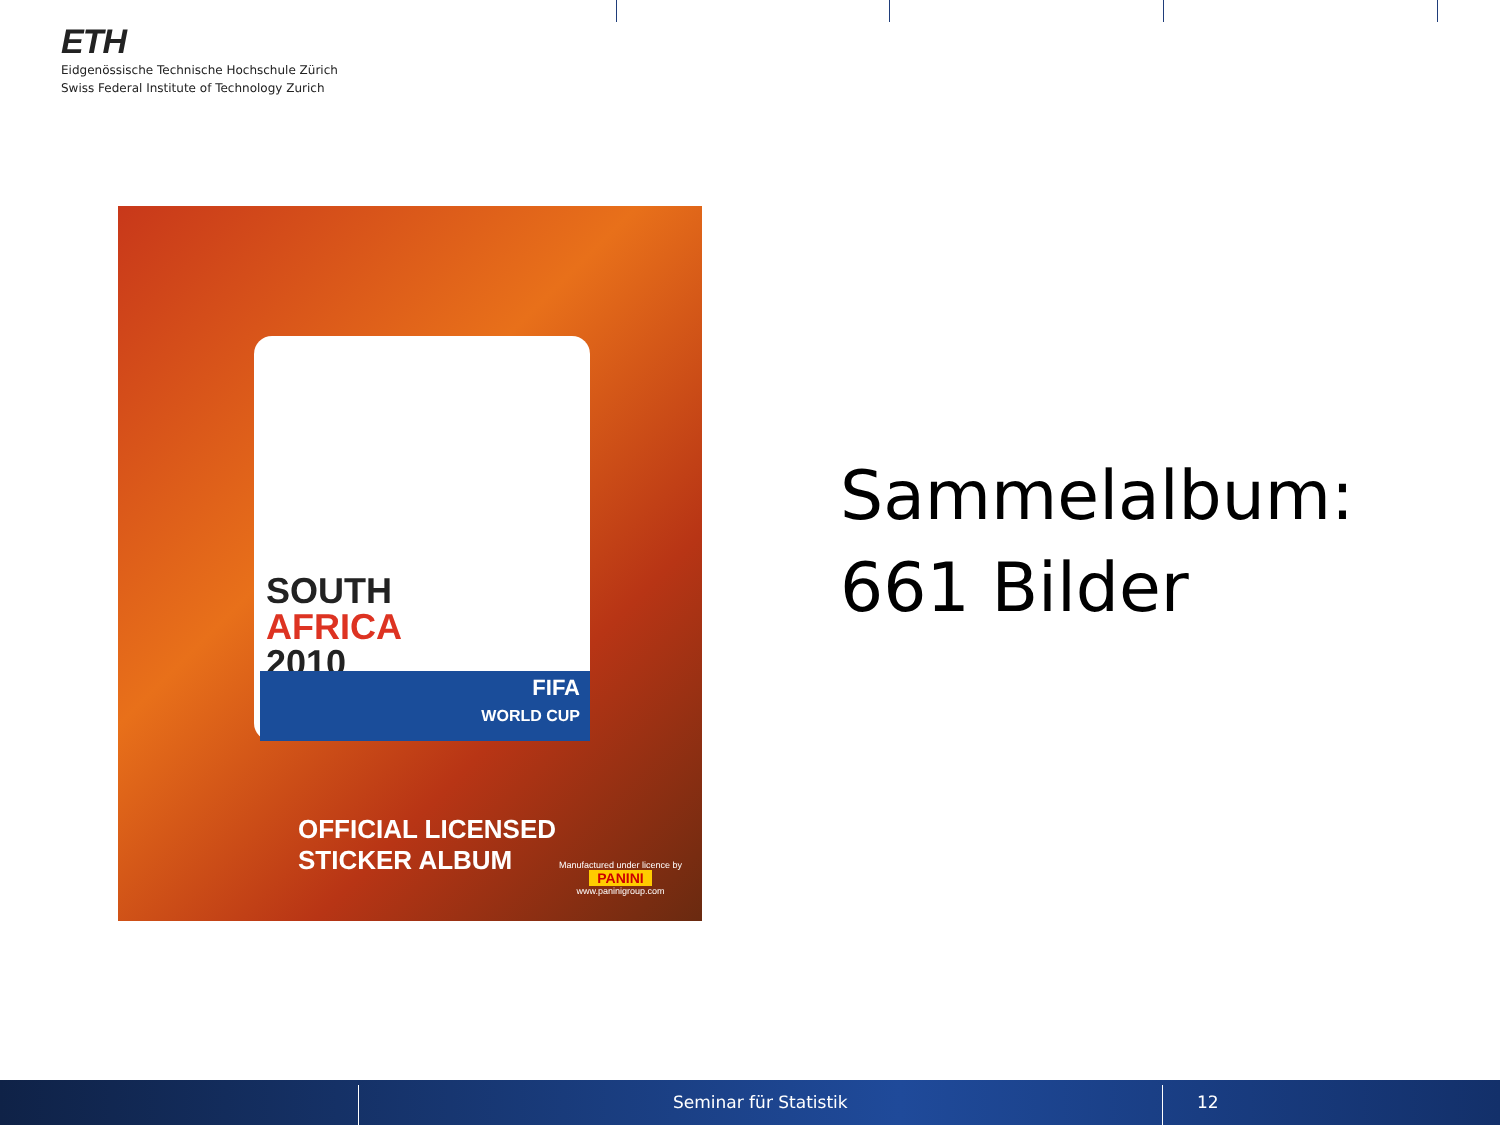ETH
Eidgenössische Technische Hochschule Zürich
Swiss Federal Institute of Technology Zurich
SOUTH
AFRICA
2010
FIFA
WORLD CUP
OFFICIAL LICENSED
STICKER ALBUM
Manufactured under licence by
PANINI
www.paninigroup.com
Sammelalbum:
661 Bilder
Seminar für Statistik 12